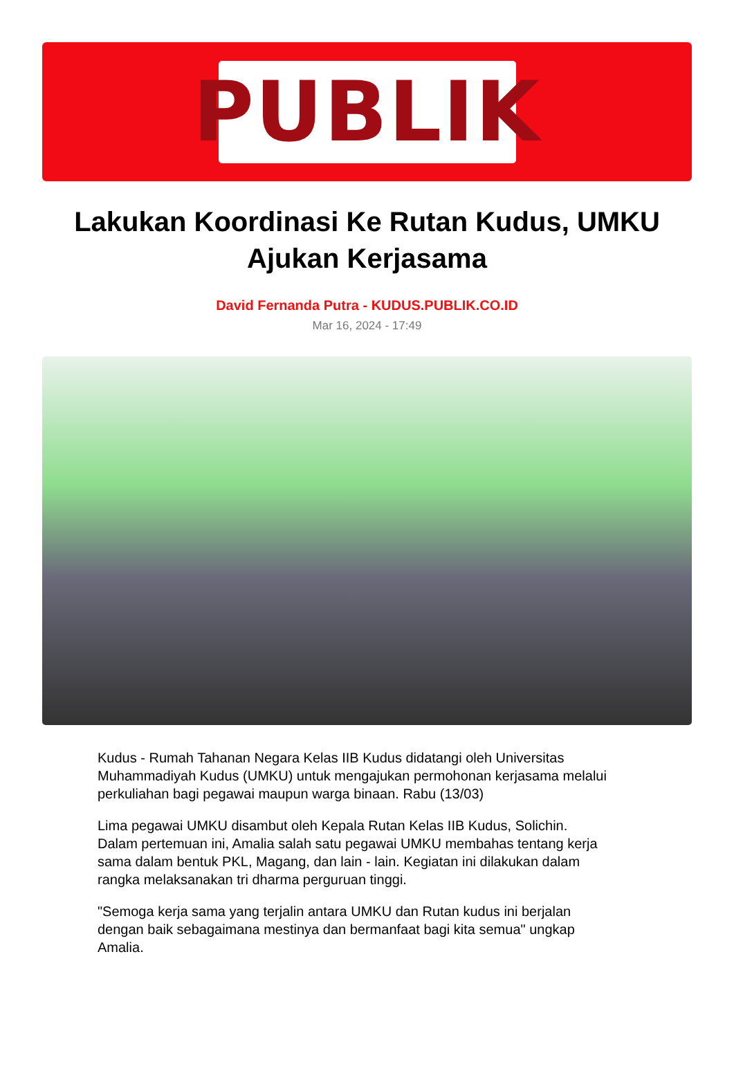PUBLIK
Lakukan Koordinasi Ke Rutan Kudus, UMKU Ajukan Kerjasama
David Fernanda Putra - KUDUS.PUBLIK.CO.ID
Mar 16, 2024 - 17:49
Kudus - Rumah Tahanan Negara Kelas IIB Kudus didatangi oleh Universitas Muhammadiyah Kudus (UMKU) untuk mengajukan permohonan kerjasama melalui perkuliahan bagi pegawai maupun warga binaan. Rabu (13/03)
Lima pegawai UMKU disambut oleh Kepala Rutan Kelas IIB Kudus, Solichin. Dalam pertemuan ini, Amalia salah satu pegawai UMKU membahas tentang kerja sama dalam bentuk PKL, Magang, dan lain - lain. Kegiatan ini dilakukan dalam rangka melaksanakan tri dharma perguruan tinggi.
"Semoga kerja sama yang terjalin antara UMKU dan Rutan kudus ini berjalan dengan baik sebagaimana mestinya dan bermanfaat bagi kita semua" ungkap Amalia.